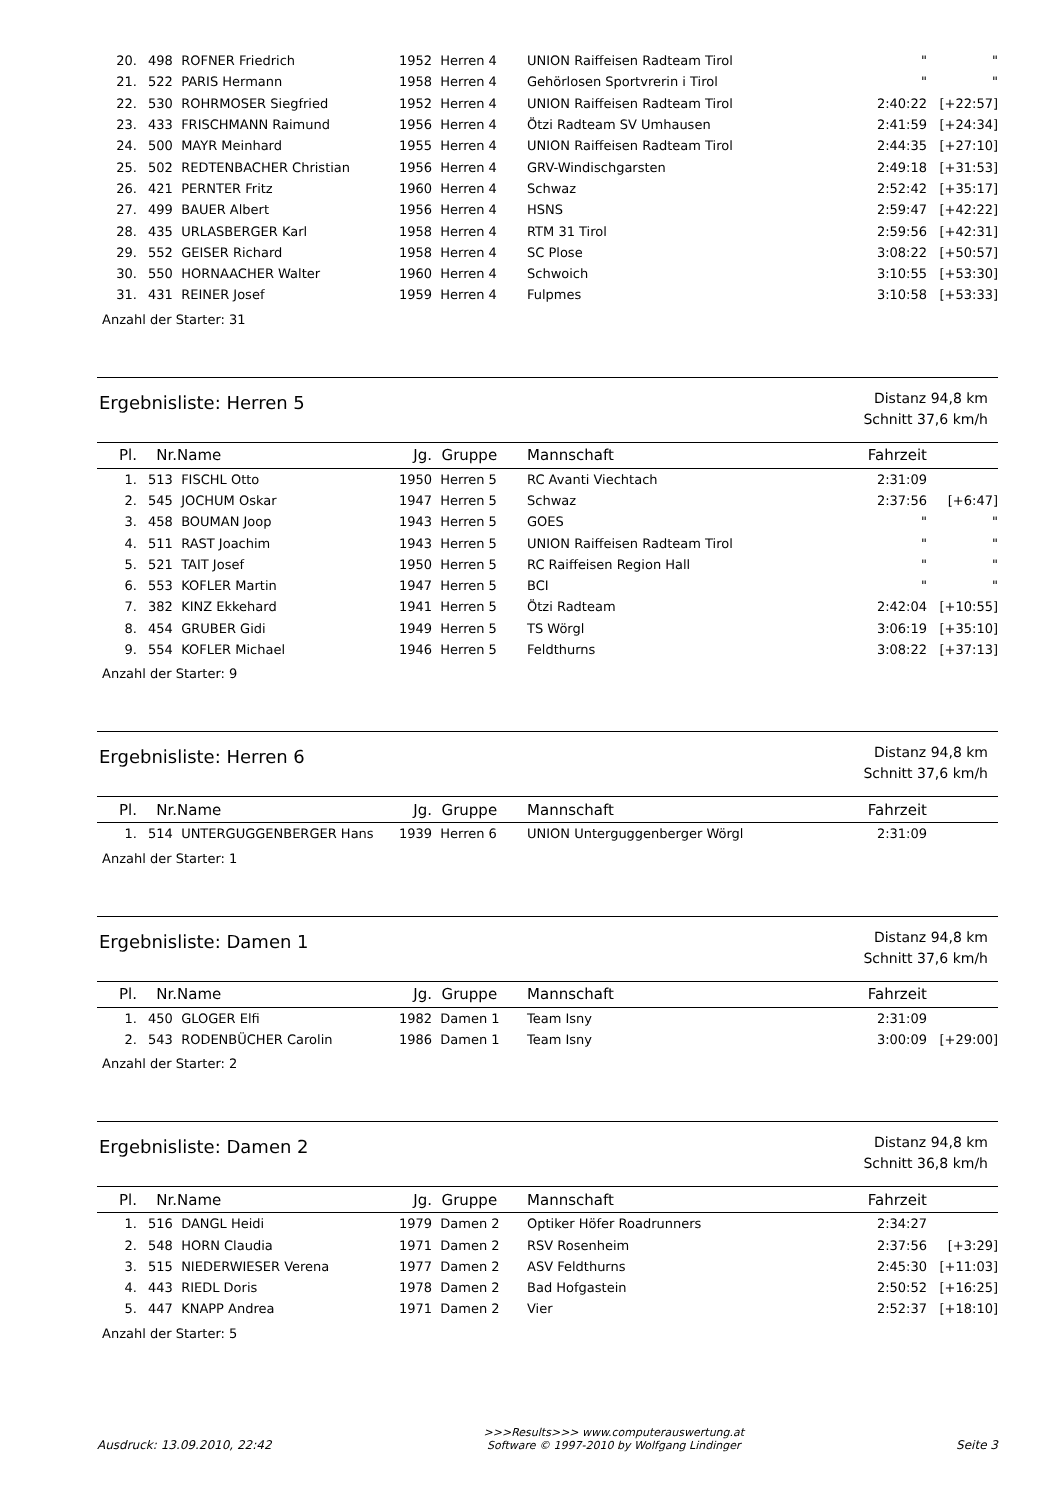| 20. | 498 | ROFNER Friedrich | 1952 | Herren 4 | UNION Raiffeisen Radteam Tirol | " | " |
| 21. | 522 | PARIS Hermann | 1958 | Herren 4 | Gehörlosen Sportvrerin i Tirol | " | " |
| 22. | 530 | ROHRMOSER Siegfried | 1952 | Herren 4 | UNION Raiffeisen Radteam Tirol | 2:40:22 | [+22:57] |
| 23. | 433 | FRISCHMANN Raimund | 1956 | Herren 4 | Ötzi Radteam SV Umhausen | 2:41:59 | [+24:34] |
| 24. | 500 | MAYR Meinhard | 1955 | Herren 4 | UNION Raiffeisen Radteam Tirol | 2:44:35 | [+27:10] |
| 25. | 502 | REDTENBACHER Christian | 1956 | Herren 4 | GRV-Windischgarsten | 2:49:18 | [+31:53] |
| 26. | 421 | PERNTER Fritz | 1960 | Herren 4 | Schwaz | 2:52:42 | [+35:17] |
| 27. | 499 | BAUER Albert | 1956 | Herren 4 | HSNS | 2:59:47 | [+42:22] |
| 28. | 435 | URLASBERGER Karl | 1958 | Herren 4 | RTM 31 Tirol | 2:59:56 | [+42:31] |
| 29. | 552 | GEISER Richard | 1958 | Herren 4 | SC Plose | 3:08:22 | [+50:57] |
| 30. | 550 | HORNAACHER Walter | 1960 | Herren 4 | Schwoich | 3:10:55 | [+53:30] |
| 31. | 431 | REINER Josef | 1959 | Herren 4 | Fulpmes | 3:10:58 | [+53:33] |
Anzahl der Starter: 31
Ergebnisliste: Herren 5
Distanz 94,8 km
Schnitt 37,6 km/h
| Pl. | Nr. | Name | Jg. | Gruppe | Mannschaft | Fahrzeit | |
| --- | --- | --- | --- | --- | --- | --- | --- |
| 1. | 513 | FISCHL Otto | 1950 | Herren 5 | RC Avanti Viechtach | 2:31:09 | |
| 2. | 545 | JOCHUM Oskar | 1947 | Herren 5 | Schwaz | 2:37:56 | [+6:47] |
| 3. | 458 | BOUMAN Joop | 1943 | Herren 5 | GOES | " | " |
| 4. | 511 | RAST Joachim | 1943 | Herren 5 | UNION Raiffeisen Radteam Tirol | " | " |
| 5. | 521 | TAIT Josef | 1950 | Herren 5 | RC Raiffeisen Region Hall | " | " |
| 6. | 553 | KOFLER Martin | 1947 | Herren 5 | BCI | " | " |
| 7. | 382 | KINZ Ekkehard | 1941 | Herren 5 | Ötzi Radteam | 2:42:04 | [+10:55] |
| 8. | 454 | GRUBER Gidi | 1949 | Herren 5 | TS Wörgl | 3:06:19 | [+35:10] |
| 9. | 554 | KOFLER Michael | 1946 | Herren 5 | Feldthurns | 3:08:22 | [+37:13] |
Anzahl der Starter: 9
Ergebnisliste: Herren 6
Distanz 94,8 km
Schnitt 37,6 km/h
| Pl. | Nr. | Name | Jg. | Gruppe | Mannschaft | Fahrzeit | |
| --- | --- | --- | --- | --- | --- | --- | --- |
| 1. | 514 | UNTERGUGGENBERGER Hans | 1939 | Herren 6 | UNION Unterguggenberger Wörgl | 2:31:09 | |
Anzahl der Starter: 1
Ergebnisliste: Damen 1
Distanz 94,8 km
Schnitt 37,6 km/h
| Pl. | Nr. | Name | Jg. | Gruppe | Mannschaft | Fahrzeit | |
| --- | --- | --- | --- | --- | --- | --- | --- |
| 1. | 450 | GLOGER Elfi | 1982 | Damen 1 | Team Isny | 2:31:09 | |
| 2. | 543 | RODENBÜCHER Carolin | 1986 | Damen 1 | Team Isny | 3:00:09 | [+29:00] |
Anzahl der Starter: 2
Ergebnisliste: Damen 2
Distanz 94,8 km
Schnitt 36,8 km/h
| Pl. | Nr. | Name | Jg. | Gruppe | Mannschaft | Fahrzeit | |
| --- | --- | --- | --- | --- | --- | --- | --- |
| 1. | 516 | DANGL Heidi | 1979 | Damen 2 | Optiker Höfer Roadrunners | 2:34:27 | |
| 2. | 548 | HORN Claudia | 1971 | Damen 2 | RSV Rosenheim | 2:37:56 | [+3:29] |
| 3. | 515 | NIEDERWIESER Verena | 1977 | Damen 2 | ASV Feldthurns | 2:45:30 | [+11:03] |
| 4. | 443 | RIEDL Doris | 1978 | Damen 2 | Bad Hofgastein | 2:50:52 | [+16:25] |
| 5. | 447 | KNAPP Andrea | 1971 | Damen 2 | Vier | 2:52:37 | [+18:10] |
Anzahl der Starter: 5
Ausdruck: 13.09.2010, 22:42
>>>Results>>> www.computerauswertung.at
Software © 1997-2010 by Wolfgang Lindinger
Seite 3